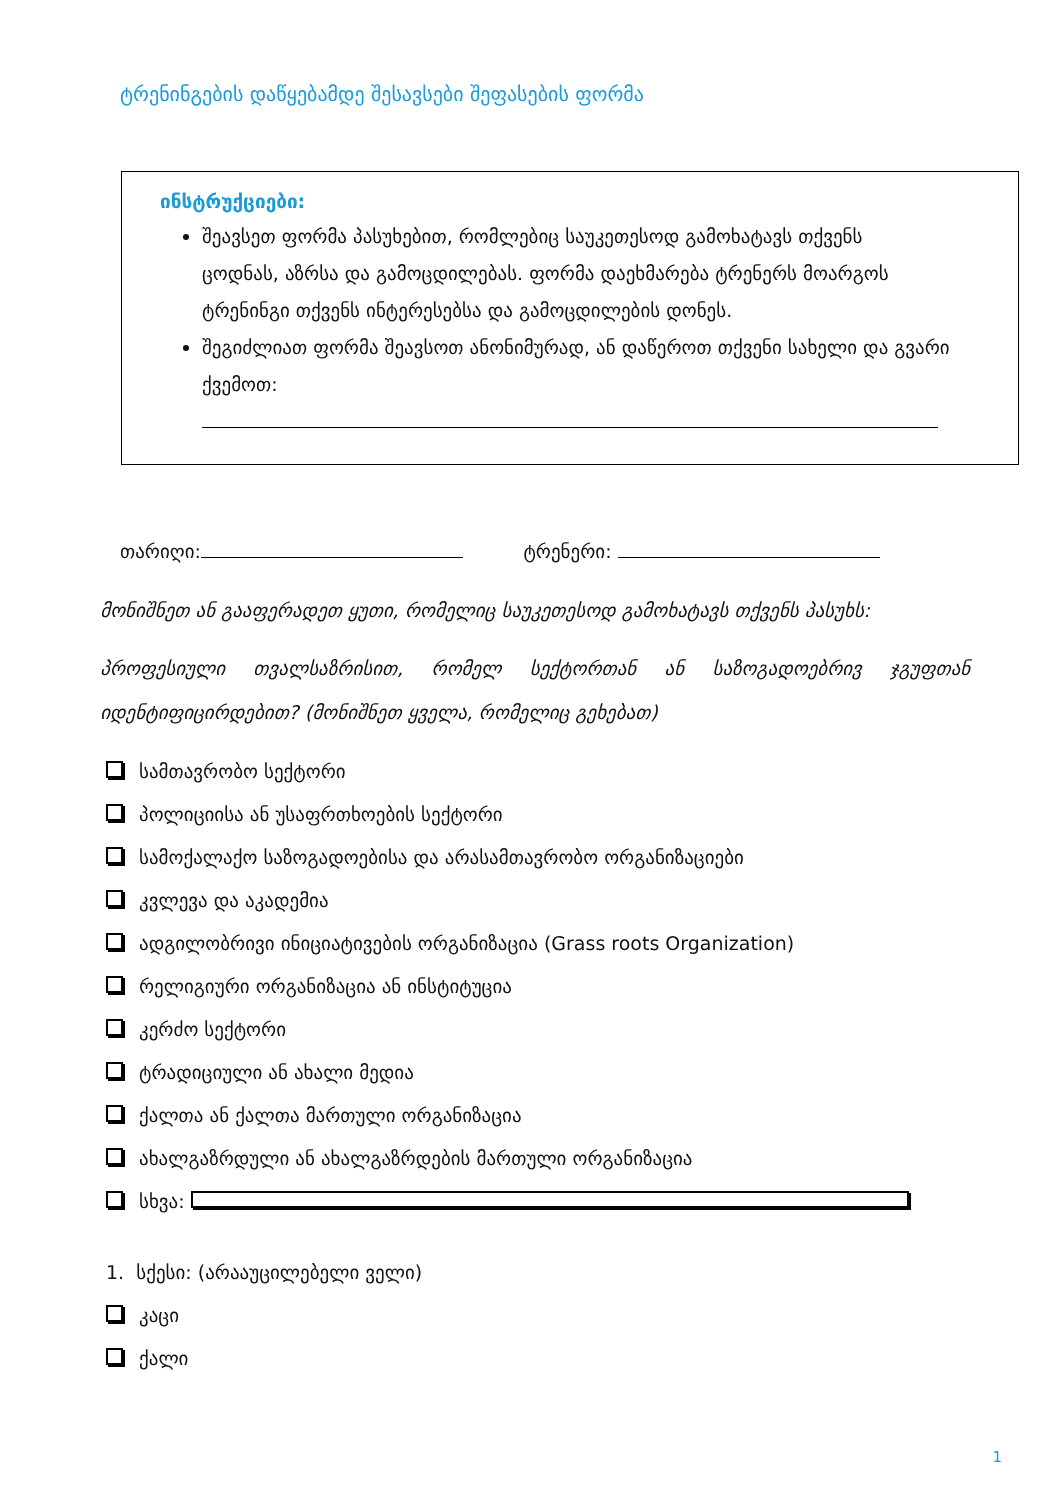ტრენინგების დაწყებამდე შესავსები შეფასების ფორმა
ინსტრუქციები:
შეავსეთ ფორმა პასუხებით, რომლებიც საუკეთესოდ გამოხატავს თქვენს
ცოდნას, აზრსა და გამოცდილებას. ფორმა დაეხმარება ტრენერს მოარგოს
ტრენინგი თქვენს ინტერესებსა და გამოცდილების დონეს.
შეგიძლიათ ფორმა შეავსოთ ანონიმურად, ან დაწეროთ თქვენი სახელი და გვარი
ქვემოთ:
თარიღი: ტრენერი:
მონიშნეთ ან გააფერადეთ ყუთი, რომელიც საუკეთესოდ გამოხატავს თქვენს პასუხს:
პროფესიული თვალსაზრისით, რომელ სექტორთან ან საზოგადოებრივ ჯგუფთან იდენტიფიცირდებით? (მონიშნეთ ყველა, რომელიც გეხებათ)
სამთავრობო სექტორი
პოლიციისა ან უსაფრთხოების სექტორი
სამოქალაქო საზოგადოებისა და არასამთავრობო ორგანიზაციები
კვლევა და აკადემია
ადგილობრივი ინიციატივების ორგანიზაცია (Grass roots Organization)
რელიგიური ორგანიზაცია ან ინსტიტუცია
კერძო სექტორი
ტრადიციული ან ახალი მედია
ქალთა ან ქალთა მართული ორგანიზაცია
ახალგაზრდული ან ახალგაზრდების მართული ორგანიზაცია
სხვა:
1. სქესი: (არააუცილებელი ველი)
კაცი
ქალი
1